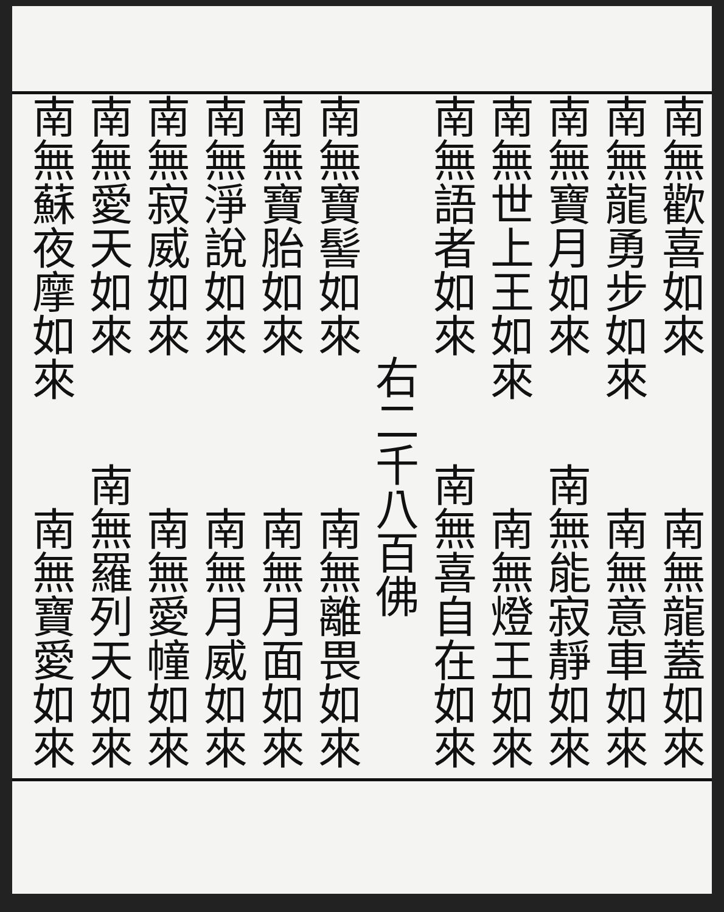南無歡喜如來
南無龍蓋如來
南無龍勇步如來
南無意車如來
南無寶月如來
南無能寂靜如來
南無世上王如來
南無燈王如來
南無語者如來
南無喜自在如來
右二千八百佛
南無寶髻如來
南無離畏如來
南無寶胎如來
南無月面如來
南無淨說如來
南無月威如來
南無寂威如來
南無愛幢如來
南無愛天如來
南無羅列天如來
南無蘇夜摩如來
南無寶愛如來